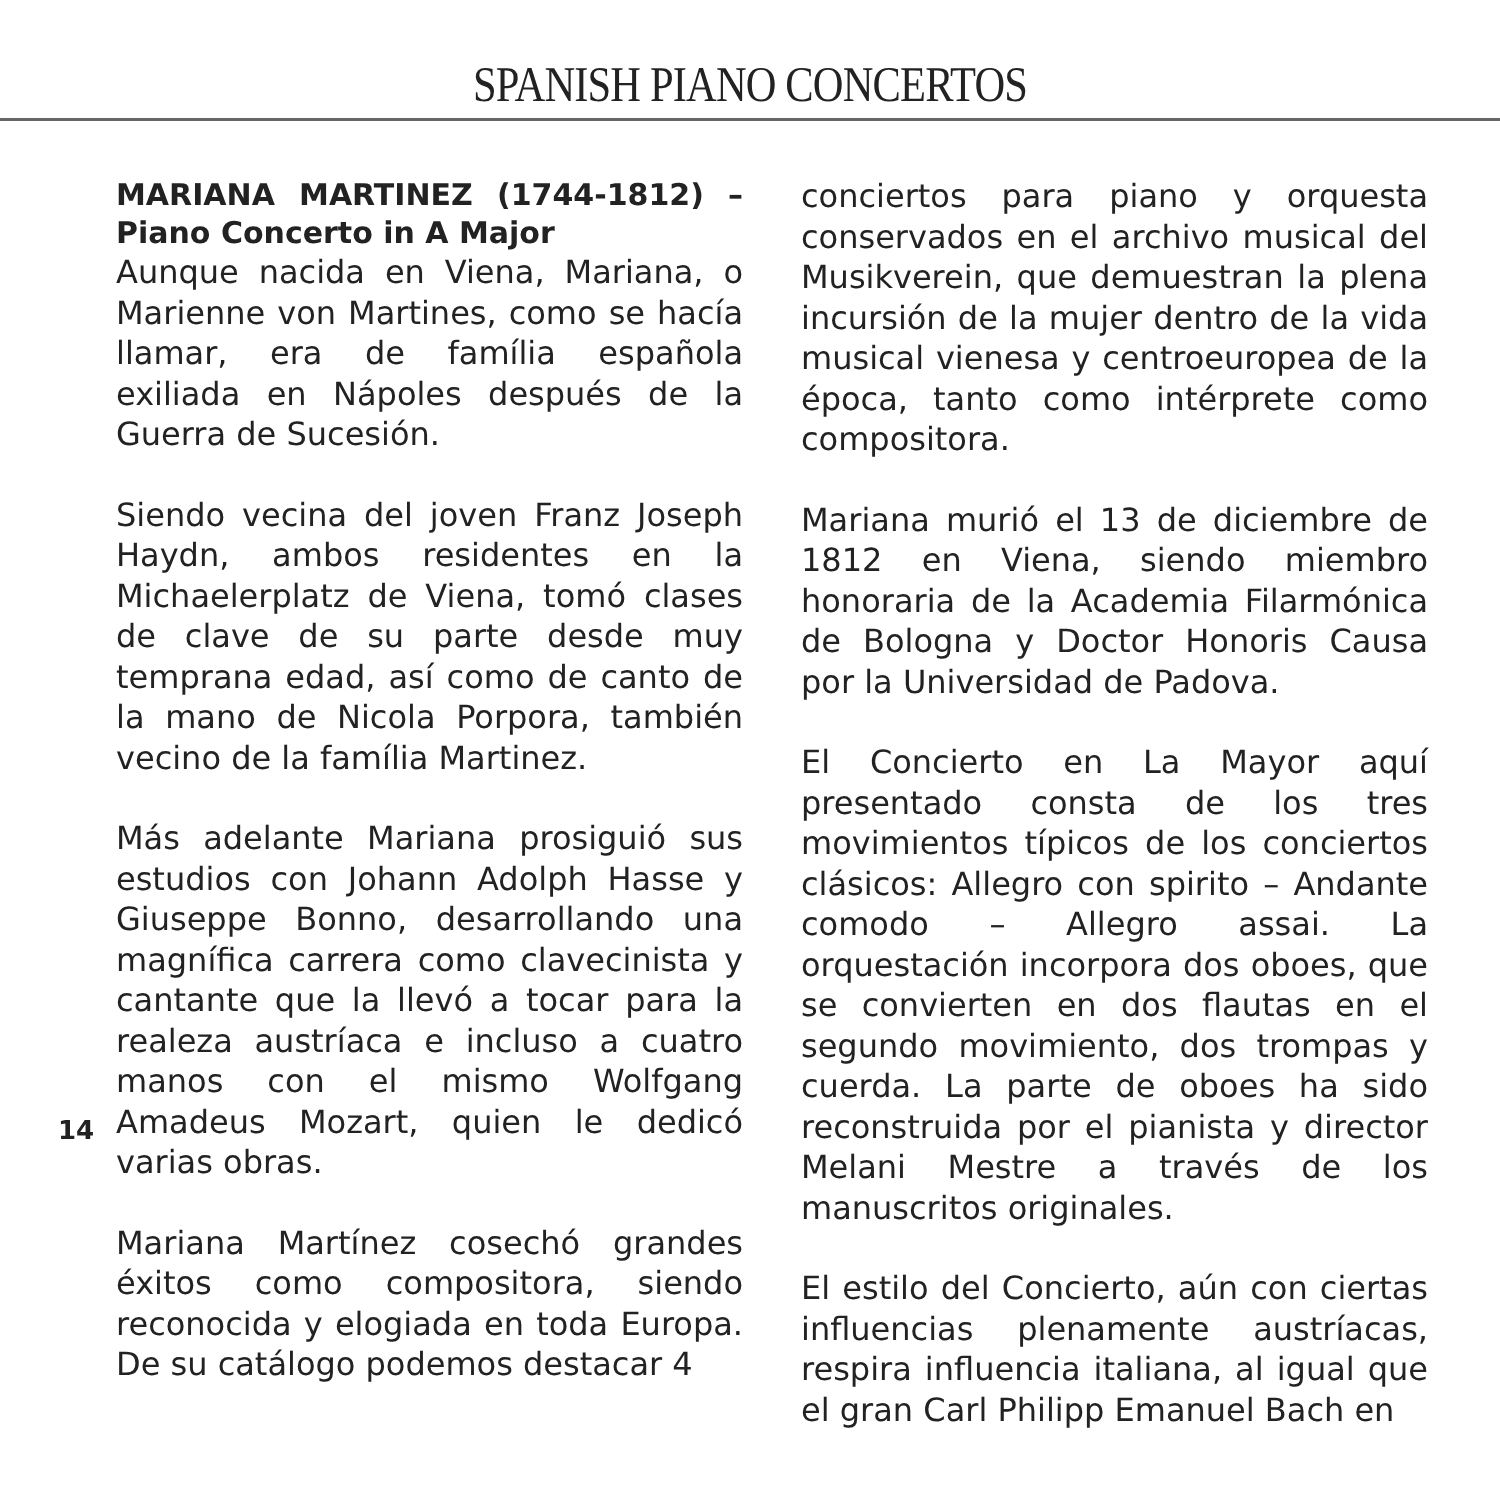SPANISH PIANO CONCERTOS
MARIANA MARTINEZ (1744-1812) – Piano Concerto in A Major
Aunque nacida en Viena, Mariana, o Marienne von Martines, como se hacía llamar, era de família española exiliada en Nápoles después de la Guerra de Sucesión.
Siendo vecina del joven Franz Joseph Haydn, ambos residentes en la Michaelerplatz de Viena, tomó clases de clave de su parte desde muy temprana edad, así como de canto de la mano de Nicola Porpora, también vecino de la família Martinez.
Más adelante Mariana prosiguió sus estudios con Johann Adolph Hasse y Giuseppe Bonno, desarrollando una magnífica carrera como clavecinista y cantante que la llevó a tocar para la realeza austríaca e incluso a cuatro manos con el mismo Wolfgang Amadeus Mozart, quien le dedicó varias obras.
Mariana Martínez cosechó grandes éxitos como compositora, siendo reconocida y elogiada en toda Europa. De su catálogo podemos destacar 4
conciertos para piano y orquesta conservados en el archivo musical del Musikverein, que demuestran la plena incursión de la mujer dentro de la vida musical vienesa y centroeuropea de la época, tanto como intérprete como compositora.
Mariana murió el 13 de diciembre de 1812 en Viena, siendo miembro honoraria de la Academia Filarmónica de Bologna y Doctor Honoris Causa por la Universidad de Padova.
El Concierto en La Mayor aquí presentado consta de los tres movimientos típicos de los conciertos clásicos: Allegro con spirito – Andante comodo – Allegro assai. La orquestación incorpora dos oboes, que se convierten en dos flautas en el segundo movimiento, dos trompas y cuerda. La parte de oboes ha sido reconstruida por el pianista y director Melani Mestre a través de los manuscritos originales.
El estilo del Concierto, aún con ciertas influencias plenamente austríacas, respira influencia italiana, al igual que el gran Carl Philipp Emanuel Bach en
14